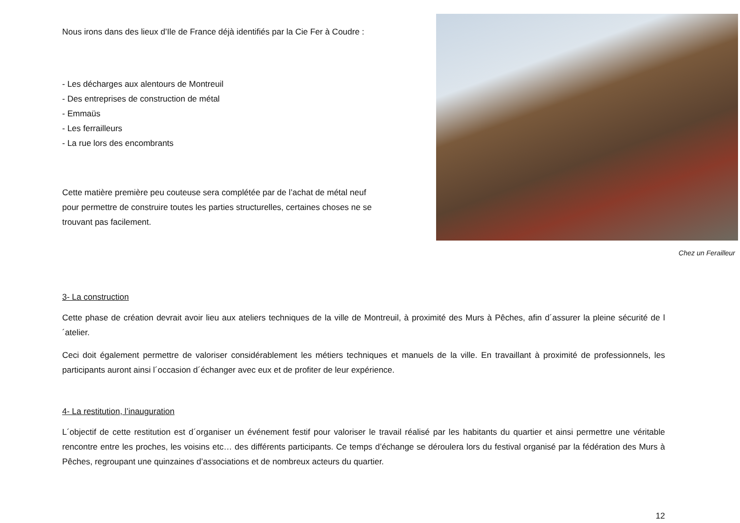Nous irons dans des lieux d’Ile de France déjà identifiés par la Cie Fer à Coudre :
- Les décharges aux alentours de Montreuil
- Des entreprises de construction de métal
- Emmaüs
- Les ferrailleurs
- La rue lors des encombrants
Cette matière première peu couteuse sera complétée par de l’achat de métal neuf pour permettre de construire toutes les parties structurelles, certaines choses ne se trouvant pas facilement.
Chez un Ferailleur
3- La construction
Cette phase de création devrait avoir lieu aux ateliers techniques de la ville de Montreuil, à proximité des Murs à Pêches, afin d´assurer la pleine sécurité de l´atelier.
Ceci doit également permettre de valoriser considérablement les métiers techniques et manuels de la ville. En travaillant à proximité de professionnels, les participants auront ainsi l´occasion d´échanger avec eux et de profiter de leur expérience.
4- La restitution, l’inauguration
L´objectif de cette restitution est d´organiser un événement festif pour valoriser le travail réalisé par les habitants du quartier et ainsi permettre une véritable rencontre entre les proches, les voisins etc… des différents participants. Ce temps d’échange se déroulera lors du festival organisé par la fédération des Murs à Pêches, regroupant une quinzaines d’associations et de nombreux acteurs du quartier.
12